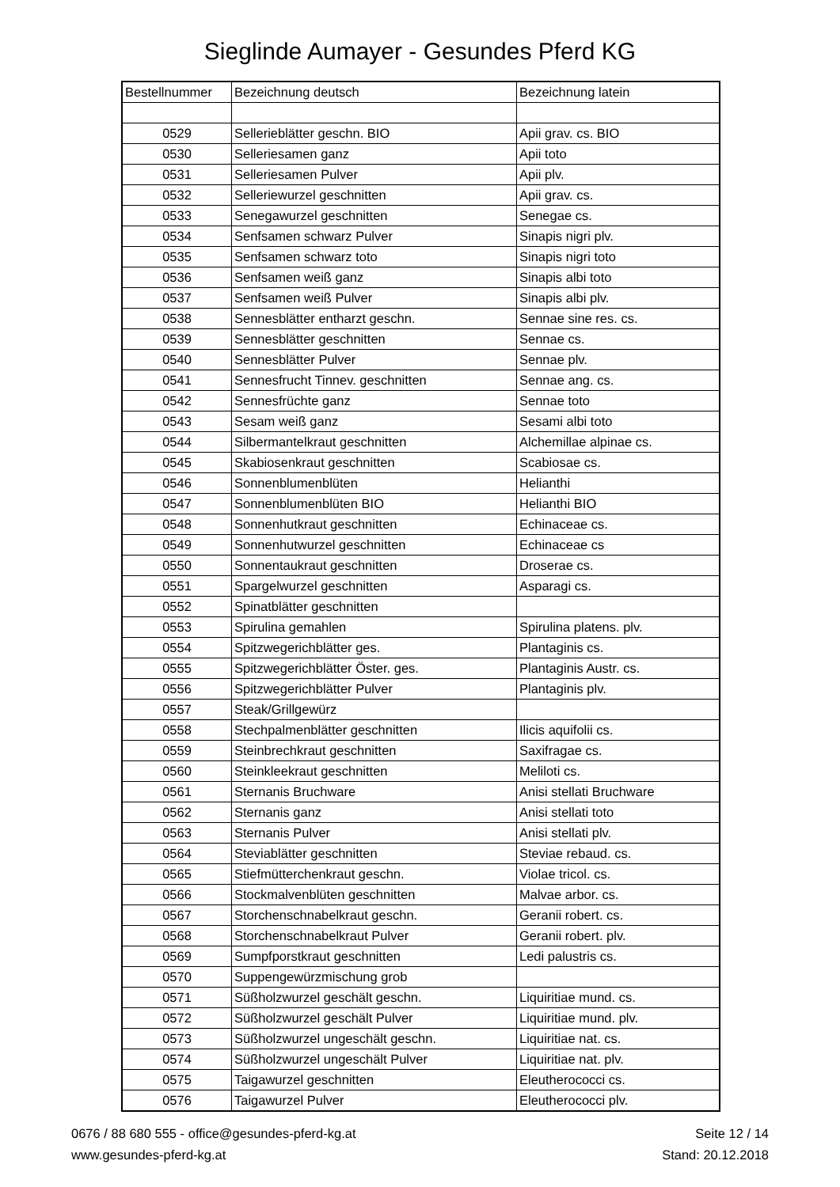Sieglinde Aumayer - Gesundes Pferd KG
| Bestellnummer | Bezeichnung deutsch | Bezeichnung latein |
| --- | --- | --- |
| 0529 | Sellerieblätter geschn. BIO | Apii grav. cs. BIO |
| 0530 | Selleriesamen ganz | Apii toto |
| 0531 | Selleriesamen Pulver | Apii plv. |
| 0532 | Selleriewurzel geschnitten | Apii grav. cs. |
| 0533 | Senegawurzel geschnitten | Senegae cs. |
| 0534 | Senfsamen schwarz Pulver | Sinapis nigri plv. |
| 0535 | Senfsamen schwarz toto | Sinapis nigri toto |
| 0536 | Senfsamen weiß ganz | Sinapis albi toto |
| 0537 | Senfsamen weiß Pulver | Sinapis albi plv. |
| 0538 | Sennesblätter entharzt geschn. | Sennae sine res. cs. |
| 0539 | Sennesblätter geschnitten | Sennae cs. |
| 0540 | Sennesblätter Pulver | Sennae plv. |
| 0541 | Sennesfrucht Tinnev. geschnitten | Sennae ang. cs. |
| 0542 | Sennesfrüchte ganz | Sennae toto |
| 0543 | Sesam weiß ganz | Sesami albi toto |
| 0544 | Silbermantelkraut geschnitten | Alchemillae alpinae cs. |
| 0545 | Skabiosenkraut geschnitten | Scabiosae cs. |
| 0546 | Sonnenblumenblüten | Helianthi |
| 0547 | Sonnenblumenblüten BIO | Helianthi BIO |
| 0548 | Sonnenhutkraut geschnitten | Echinaceae cs. |
| 0549 | Sonnenhutwurzel geschnitten | Echinaceae cs |
| 0550 | Sonnentaukraut geschnitten | Droserae cs. |
| 0551 | Spargelwurzel geschnitten | Asparagi cs. |
| 0552 | Spinatblätter geschnitten | |
| 0553 | Spirulina gemahlen | Spirulina platens. plv. |
| 0554 | Spitzwegerichblätter ges. | Plantaginis cs. |
| 0555 | Spitzwegerichblätter Öster. ges. | Plantaginis Austr. cs. |
| 0556 | Spitzwegerichblätter Pulver | Plantaginis plv. |
| 0557 | Steak/Grillgewürz | |
| 0558 | Stechpalmenblätter geschnitten | Ilicis aquifolii cs. |
| 0559 | Steinbrechkraut geschnitten | Saxifragae cs. |
| 0560 | Steinkleekraut geschnitten | Meliloti cs. |
| 0561 | Sternanis Bruchware | Anisi stellati Bruchware |
| 0562 | Sternanis ganz | Anisi stellati toto |
| 0563 | Sternanis Pulver | Anisi stellati plv. |
| 0564 | Steviablätter geschnitten | Steviae rebaud. cs. |
| 0565 | Stiefmütterchenkraut geschn. | Violae tricol. cs. |
| 0566 | Stockmalvenblüten geschnitten | Malvae arbor. cs. |
| 0567 | Storchenschnabelkraut geschn. | Geranii robert. cs. |
| 0568 | Storchenschnabelkraut Pulver | Geranii robert. plv. |
| 0569 | Sumpfporstkraut geschnitten | Ledi palustris cs. |
| 0570 | Suppengewürzmischung grob | |
| 0571 | Süßholzwurzel geschält geschn. | Liquiritiae mund. cs. |
| 0572 | Süßholzwurzel geschält Pulver | Liquiritiae mund. plv. |
| 0573 | Süßholzwurzel ungeschält geschn. | Liquiritiae nat. cs. |
| 0574 | Süßholzwurzel ungeschält Pulver | Liquiritiae nat. plv. |
| 0575 | Taigawurzel geschnitten | Eleutherococci cs. |
| 0576 | Taigawurzel Pulver | Eleutherococci plv. |
0676 / 88 680 555 - office@gesundes-pferd-kg.at
www.gesundes-pferd-kg.at
Seite 12 / 14
Stand: 20.12.2018